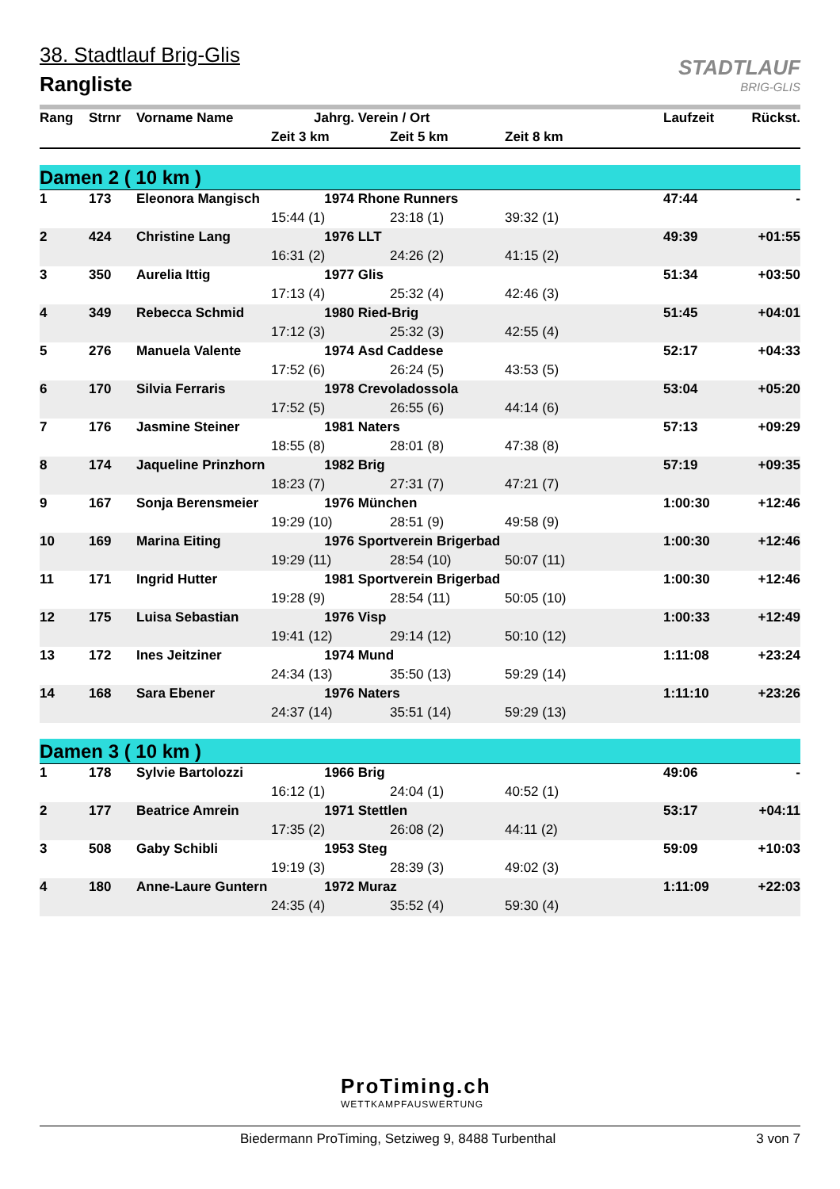STADTLAUF
BRIG-GLIS
38. Stadtlauf Brig-Glis
Rangliste
| Rang | Strnr | Vorname Name | Jahrg. | Verein / Ort | | Laufzeit | Rückst. |
| --- | --- | --- | --- | --- | --- | --- | --- |
| | | | Zeit 3 km | Zeit 5 km | Zeit 8 km | | |
| Damen 2 ( 10 km ) | | | | | | | |
| 1 | 173 | Eleonora Mangisch | 1974 | Rhone Runners | | 47:44 | - |
| | | | 15:44 (1) | 23:18 (1) | 39:32 (1) | | |
| 2 | 424 | Christine Lang | 1976 | LLT | | 49:39 | +01:55 |
| | | | 16:31 (2) | 24:26 (2) | 41:15 (2) | | |
| 3 | 350 | Aurelia Ittig | 1977 | Glis | | 51:34 | +03:50 |
| | | | 17:13 (4) | 25:32 (4) | 42:46 (3) | | |
| 4 | 349 | Rebecca Schmid | 1980 | Ried-Brig | | 51:45 | +04:01 |
| | | | 17:12 (3) | 25:32 (3) | 42:55 (4) | | |
| 5 | 276 | Manuela Valente | 1974 | Asd Caddese | | 52:17 | +04:33 |
| | | | 17:52 (6) | 26:24 (5) | 43:53 (5) | | |
| 6 | 170 | Silvia Ferraris | 1978 | Crevoladossola | | 53:04 | +05:20 |
| | | | 17:52 (5) | 26:55 (6) | 44:14 (6) | | |
| 7 | 176 | Jasmine Steiner | 1981 | Naters | | 57:13 | +09:29 |
| | | | 18:55 (8) | 28:01 (8) | 47:38 (8) | | |
| 8 | 174 | Jaqueline Prinzhorn | 1982 | Brig | | 57:19 | +09:35 |
| | | | 18:23 (7) | 27:31 (7) | 47:21 (7) | | |
| 9 | 167 | Sonja Berensmeier | 1976 | München | | 1:00:30 | +12:46 |
| | | | 19:29 (10) | 28:51 (9) | 49:58 (9) | | |
| 10 | 169 | Marina Eiting | 1976 | Sportverein Brigerbad | | 1:00:30 | +12:46 |
| | | | 19:29 (11) | 28:54 (10) | 50:07 (11) | | |
| 11 | 171 | Ingrid Hutter | 1981 | Sportverein Brigerbad | | 1:00:30 | +12:46 |
| | | | 19:28 (9) | 28:54 (11) | 50:05 (10) | | |
| 12 | 175 | Luisa Sebastian | 1976 | Visp | | 1:00:33 | +12:49 |
| | | | 19:41 (12) | 29:14 (12) | 50:10 (12) | | |
| 13 | 172 | Ines Jeitziner | 1974 | Mund | | 1:11:08 | +23:24 |
| | | | 24:34 (13) | 35:50 (13) | 59:29 (14) | | |
| 14 | 168 | Sara Ebener | 1976 | Naters | | 1:11:10 | +23:26 |
| | | | 24:37 (14) | 35:51 (14) | 59:29 (13) | | |
| Damen 3 ( 10 km ) | | | | | | | |
| 1 | 178 | Sylvie Bartolozzi | 1966 | Brig | | 49:06 | - |
| | | | 16:12 (1) | 24:04 (1) | 40:52 (1) | | |
| 2 | 177 | Beatrice Amrein | 1971 | Stettlen | | 53:17 | +04:11 |
| | | | 17:35 (2) | 26:08 (2) | 44:11 (2) | | |
| 3 | 508 | Gaby Schibli | 1953 | Steg | | 59:09 | +10:03 |
| | | | 19:19 (3) | 28:39 (3) | 49:02 (3) | | |
| 4 | 180 | Anne-Laure Guntern | 1972 | Muraz | | 1:11:09 | +22:03 |
| | | | 24:35 (4) | 35:52 (4) | 59:30 (4) | | |
ProTiming.ch
WETTKAMPFAUSWERTUNG
Biedermann ProTiming, Setziweg 9, 8488 Turbenthal 3 von 7